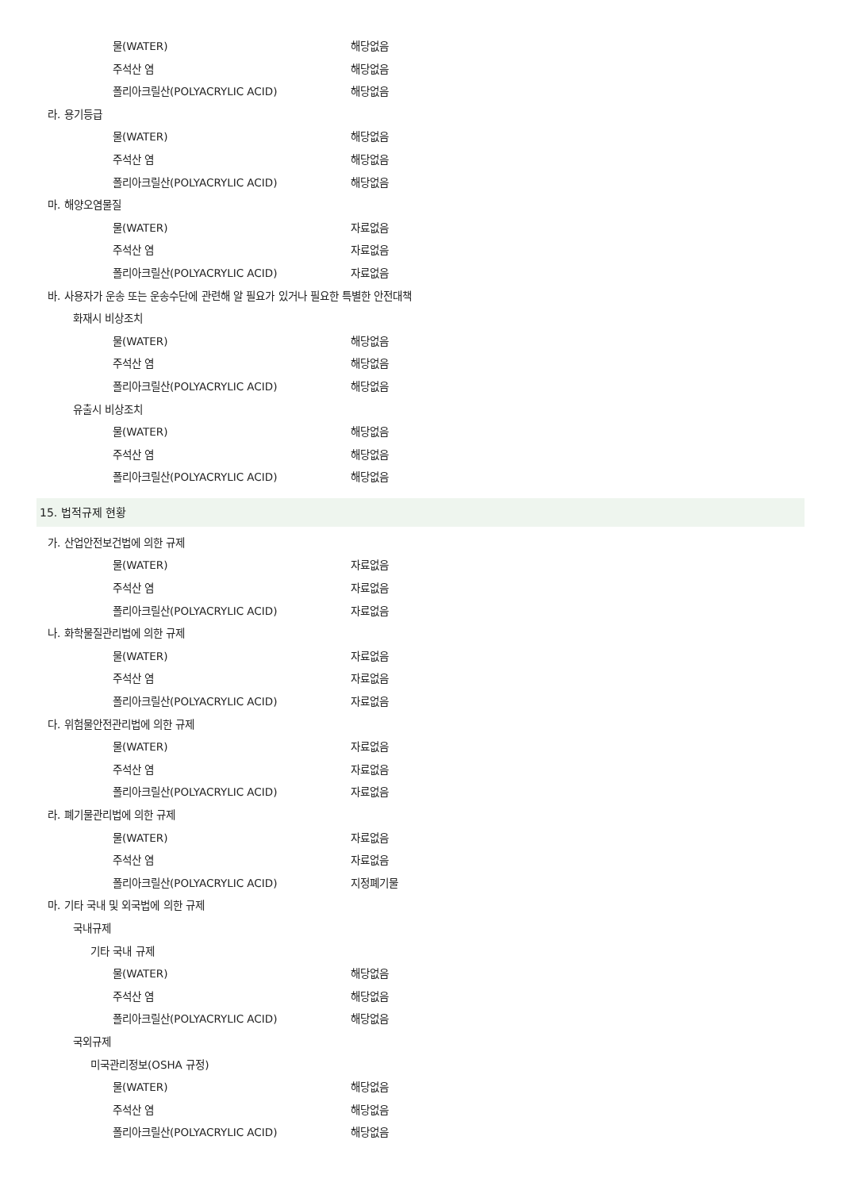물(WATER) 해당없음
주석산 염 해당없음
폴리아크릴산(POLYACRYLIC ACID) 해당없음
라. 용기등급
물(WATER) 해당없음
주석산 염 해당없음
폴리아크릴산(POLYACRYLIC ACID) 해당없음
마. 해양오염물질
물(WATER) 자료없음
주석산 염 자료없음
폴리아크릴산(POLYACRYLIC ACID) 자료없음
바. 사용자가 운송 또는 운송수단에 관련해 알 필요가 있거나 필요한 특별한 안전대책
화재시 비상조치
물(WATER) 해당없음
주석산 염 해당없음
폴리아크릴산(POLYACRYLIC ACID) 해당없음
유출시 비상조치
물(WATER) 해당없음
주석산 염 해당없음
폴리아크릴산(POLYACRYLIC ACID) 해당없음
15. 법적규제 현황
가. 산업안전보건법에 의한 규제
물(WATER) 자료없음
주석산 염 자료없음
폴리아크릴산(POLYACRYLIC ACID) 자료없음
나. 화학물질관리법에 의한 규제
물(WATER) 자료없음
주석산 염 자료없음
폴리아크릴산(POLYACRYLIC ACID) 자료없음
다. 위험물안전관리법에 의한 규제
물(WATER) 자료없음
주석산 염 자료없음
폴리아크릴산(POLYACRYLIC ACID) 자료없음
라. 폐기물관리법에 의한 규제
물(WATER) 자료없음
주석산 염 자료없음
폴리아크릴산(POLYACRYLIC ACID) 지정폐기물
마. 기타 국내 및 외국법에 의한 규제
국내규제
기타 국내 규제
물(WATER) 해당없음
주석산 염 해당없음
폴리아크릴산(POLYACRYLIC ACID) 해당없음
국외규제
미국관리정보(OSHA 규정)
물(WATER) 해당없음
주석산 염 해당없음
폴리아크릴산(POLYACRYLIC ACID) 해당없음